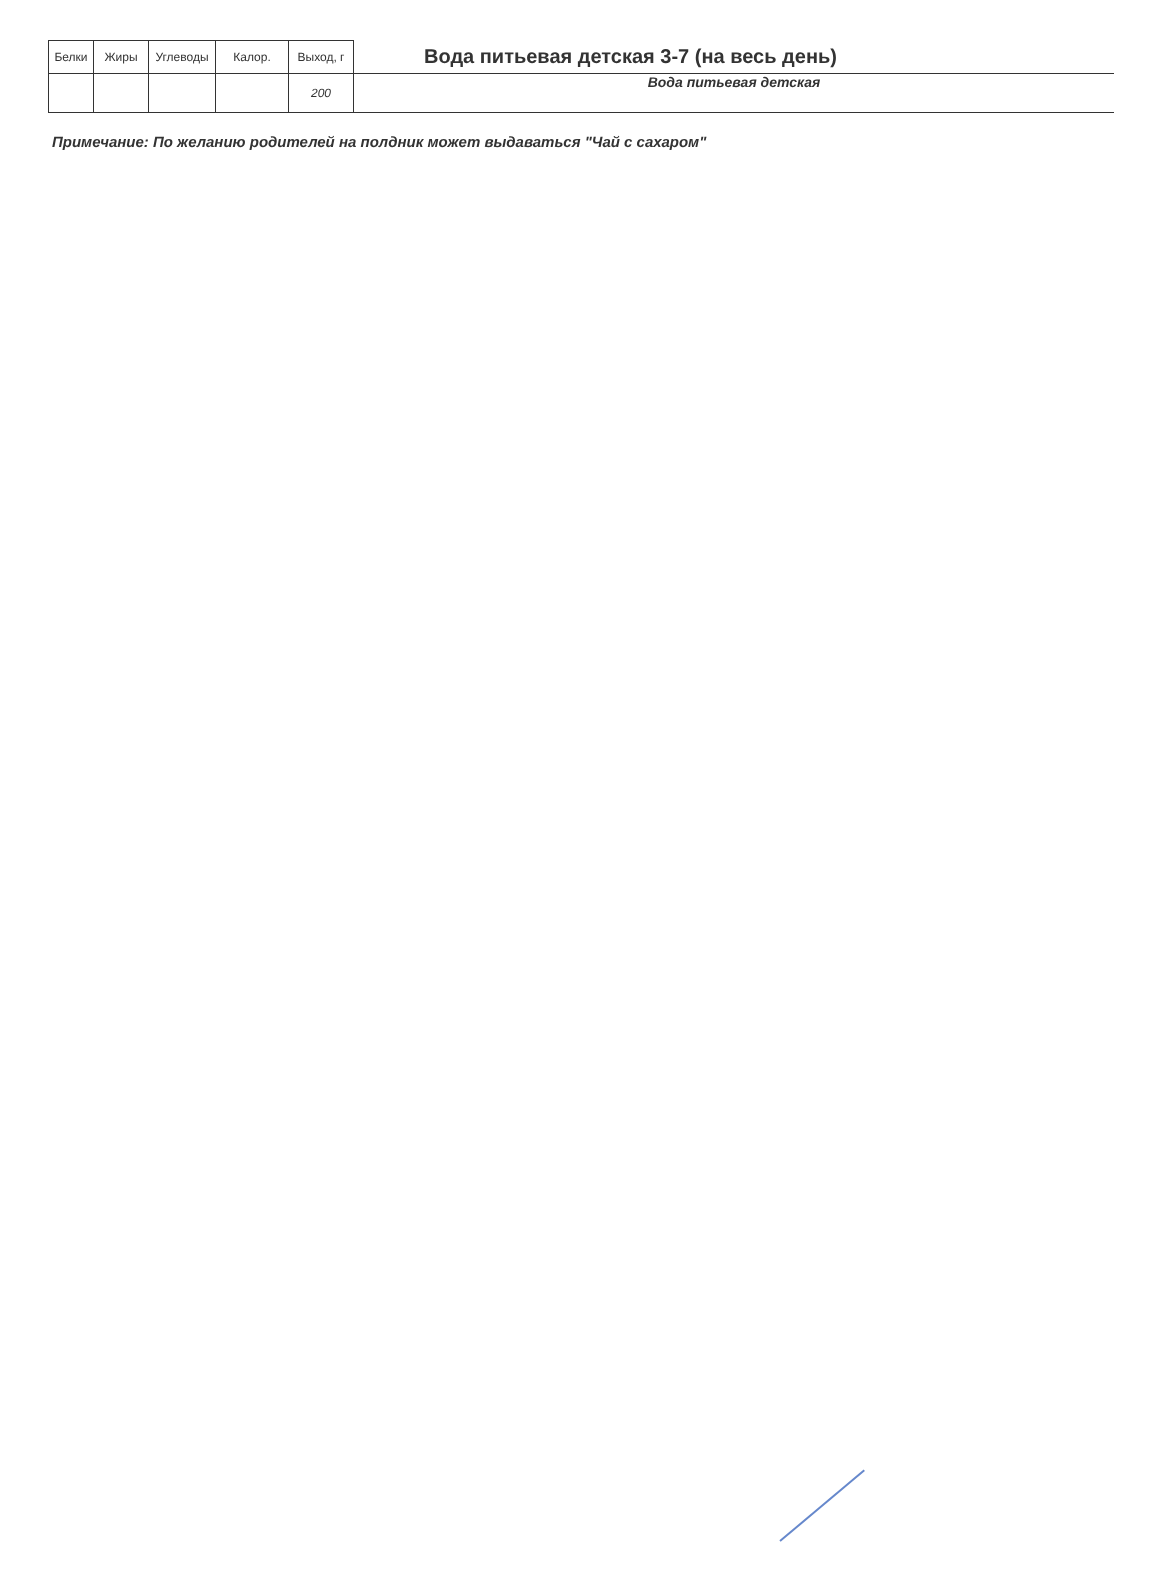| Белки | Жиры | Углеводы | Калор. | Выход, г | Вода питьевая детская 3-7 (на весь день) |
| | | | | 200 | Вода питьевая детская |
Примечание: По желанию родителей на полдник может выдаваться "Чай с сахаром"